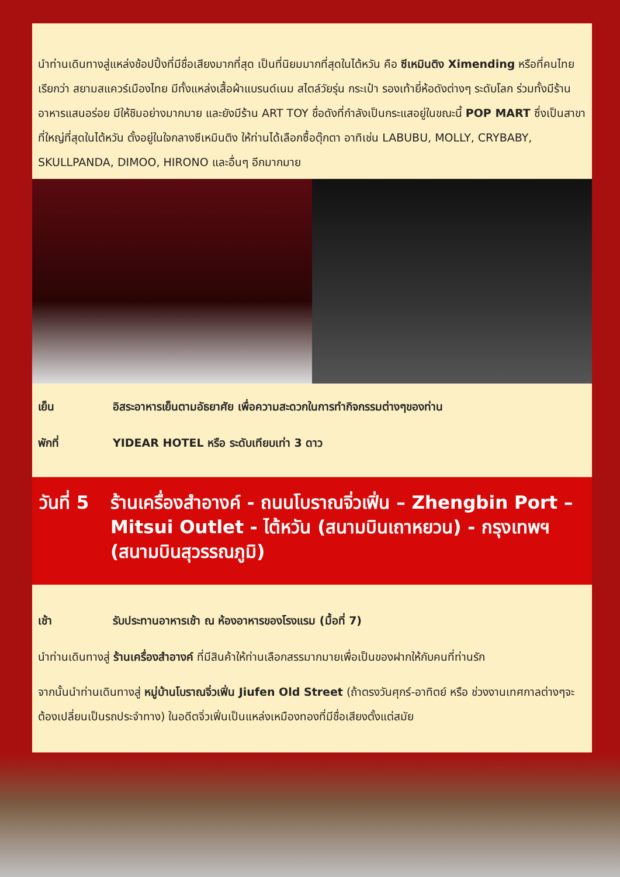นำท่านเดินทางสู่แหล่งช้อปปิ้งที่มีชื่อเสียงมากที่สุด เป็นที่นิยมมากที่สุดในไต้หวัน คือ ซีเหมินติง Ximending หรือที่คนไทยเรียกว่า สยามสแควร์เมืองไทย มีทั้งแหล่งเสื้อผ้าแบรนด์เนม สไตล์วัยรุ่น กระเป๋า รองเท้ายี่ห้อดังต่างๆ ระดับโลก ร่วมทั้งมีร้านอาหารแสนอร่อย มีให้ชิมอย่างมากมาย และยังมีร้าน ART TOY ชื่อดังที่กำลังเป็นกระแสอยู่ในขณะนี้ POP MART ซึ่งเป็นสาขาที่ใหญ่ที่สุดในไต้หวัน ตั้งอยู่ในใจกลางซีเหมินติง ให้ท่านได้เลือกซื้อตุ๊กตา อาทิเช่น LABUBU, MOLLY, CRYBABY, SKULLPANDA, DIMOO, HIRONO และอื่นๆ อีกมากมาย
เย็น อิสระอาหารเย็นตามอัธยาศัย เพื่อความสะดวกในการทำกิจกรรมต่างๆของท่าน
พักที่ YIDEAR HOTEL หรือ ระดับเทียบเท่า 3 ดาว
วันที่ 5 ร้านเครื่องสำอางค์ - ถนนโบราณจิ่วเฟิ่น – Zhengbin Port – Mitsui Outlet - ไต้หวัน (สนามบินเถาหยวน) - กรุงเทพฯ (สนามบินสุวรรณภูมิ)
เช้า รับประทานอาหารเช้า ณ ห้องอาหารของโรงแรม (มื้อที่ 7)
นำท่านเดินทางสู่ ร้านเครื่องสำอางค์ ที่มีสินค้าให้ท่านเลือกสรรมากมายเพื่อเป็นของฝากให้กับคนที่ท่านรัก
จากนั้นนำท่านเดินทางสู่ หมู่บ้านโบราณจิ่วเฟิ่น Jiufen Old Street (ถ้าตรงวันศุกร์-อาทิตย์ หรือ ช่วงงานเทศกาลต่างๆจะต้องเปลี่ยนเป็นรถประจำทาง) ในอดีตจิ่วเฟิ่นเป็นแหล่งเหมืองทองที่มีชื่อเสียงตั้งแต่สมัย